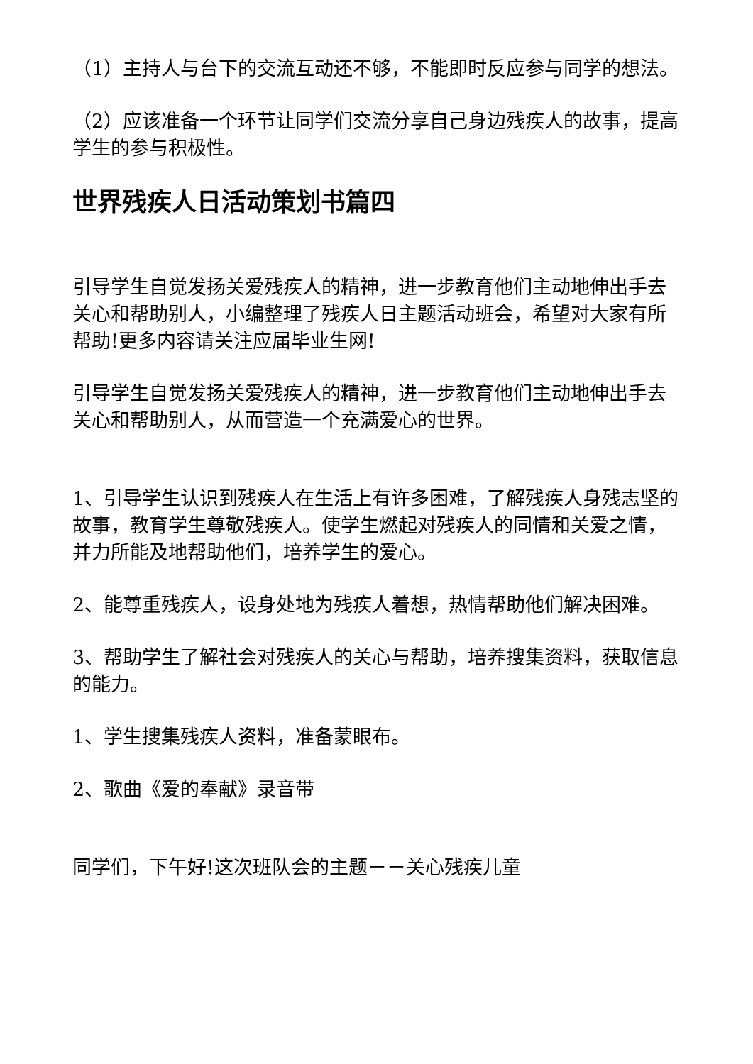（1）主持人与台下的交流互动还不够，不能即时反应参与同学的想法。
（2）应该准备一个环节让同学们交流分享自己身边残疾人的故事，提高学生的参与积极性。
世界残疾人日活动策划书篇四
引导学生自觉发扬关爱残疾人的精神，进一步教育他们主动地伸出手去关心和帮助别人，小编整理了残疾人日主题活动班会，希望对大家有所帮助!更多内容请关注应届毕业生网!
引导学生自觉发扬关爱残疾人的精神，进一步教育他们主动地伸出手去关心和帮助别人，从而营造一个充满爱心的世界。
1、引导学生认识到残疾人在生活上有许多困难，了解残疾人身残志坚的故事，教育学生尊敬残疾人。使学生燃起对残疾人的同情和关爱之情，并力所能及地帮助他们，培养学生的爱心。
2、能尊重残疾人，设身处地为残疾人着想，热情帮助他们解决困难。
3、帮助学生了解社会对残疾人的关心与帮助，培养搜集资料，获取信息的能力。
1、学生搜集残疾人资料，准备蒙眼布。
2、歌曲《爱的奉献》录音带
同学们，下午好!这次班队会的主题－－关心残疾儿童